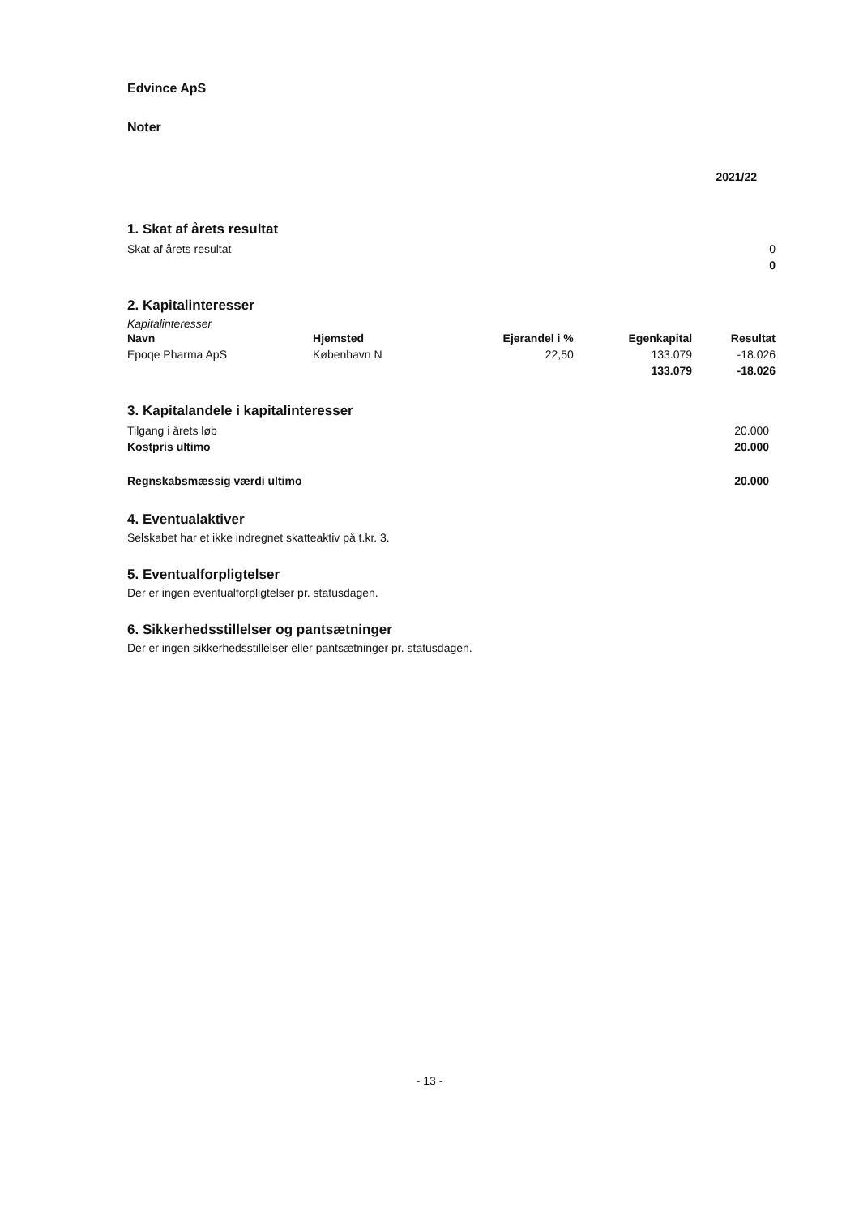Edvince ApS
Noter
| | 2021/22 |
1. Skat af årets resultat
| Skat af årets resultat | 0 |
| | 0 |
2. Kapitalinteresser
Kapitalinteresser
| Navn | Hjemsted | Ejerandel i % | Egenkapital | Resultat |
| Epoqe Pharma ApS | København N | 22,50 | 133.079 | -18.026 |
| | | | 133.079 | -18.026 |
3. Kapitalandele i kapitalinteresser
| Tilgang i årets løb | 20.000 |
| Kostpris ultimo | 20.000 |
| Regnskabsmæssig værdi ultimo | 20.000 |
4. Eventualaktiver
Selskabet har et ikke indregnet skatteaktiv på t.kr. 3.
5. Eventualforpligtelser
Der er ingen eventualforpligtelser pr. statusdagen.
6. Sikkerhedsstillelser og pantsætninger
Der er ingen sikkerhedsstillelser eller pantsætninger pr. statusdagen.
- 13 -